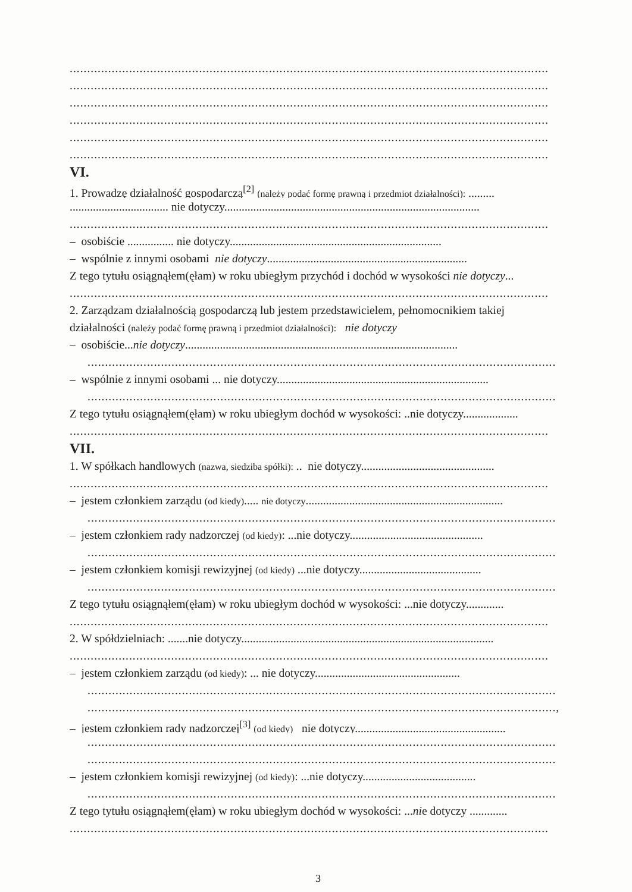.........................................................................................................................................
.........................................................................................................................................
.........................................................................................................................................
.........................................................................................................................................
.........................................................................................................................................
.........................................................................................................................................
VI.
1. Prowadzę działalność gospodarczą<sup>[2]</sup> (należy podać formę prawną i przedmiot działalności): .........
.................................. nie dotyczy........................................................................................
.........................................................................................................................................
– osobiście ................ nie dotyczy.........................................................................
– wspólnie z innymi osobami nie dotyczy.....................................................................
Z tego tytułu osiągnąłem(ęłam) w roku ubiegłym przychód i dochód w wysokości nie dotyczy...
.........................................................................................................................................
2. Zarządzam działalnością gospodarczą lub jestem przedstawicielem, pełnomocnikiem takiej
działalności (należy podać formę prawną i przedmiot działalności): nie dotyczy
– osobiście...nie dotyczy..............................................................................................
......................................................................................................................................
– wspólnie z innymi osobami ... nie dotyczy.........................................................................
......................................................................................................................................
Z tego tytułu osiągnąłem(ęłam) w roku ubiegłym dochód w wysokości: ..nie dotyczy...................
.........................................................................................................................................
VII.
1. W spółkach handlowych (nazwa, siedziba spółki): .. nie dotyczy..............................................
.........................................................................................................................................
– jestem członkiem zarządu (od kiedy)..... nie dotyczy....................................................................
......................................................................................................................................
– jestem członkiem rady nadzorczej (od kiedy): ...nie dotyczy..............................................
......................................................................................................................................
– jestem członkiem komisji rewizyjnej (od kiedy) ...nie dotyczy..........................................
......................................................................................................................................
Z tego tytułu osiągnąłem(ęłam) w roku ubiegłym dochód w wysokości: ...nie dotyczy.............
.........................................................................................................................................
2. W spółdzielniach: .......nie dotyczy.......................................................................................
.........................................................................................................................................
– jestem członkiem zarządu (od kiedy): ... nie dotyczy..................................................
......................................................................................................................................
......................................................................................................................................,
– jestem członkiem rady nadzorczej<sup>[3]</sup> (od kiedy) nie dotyczy....................................................
......................................................................................................................................
......................................................................................................................................
– jestem członkiem komisji rewizyjnej (od kiedy): ...nie dotyczy.......................................
......................................................................................................................................
Z tego tytułu osiągnąłem(ęłam) w roku ubiegłym dochód w wysokości: ...nie dotyczy .............
.........................................................................................................................................
3